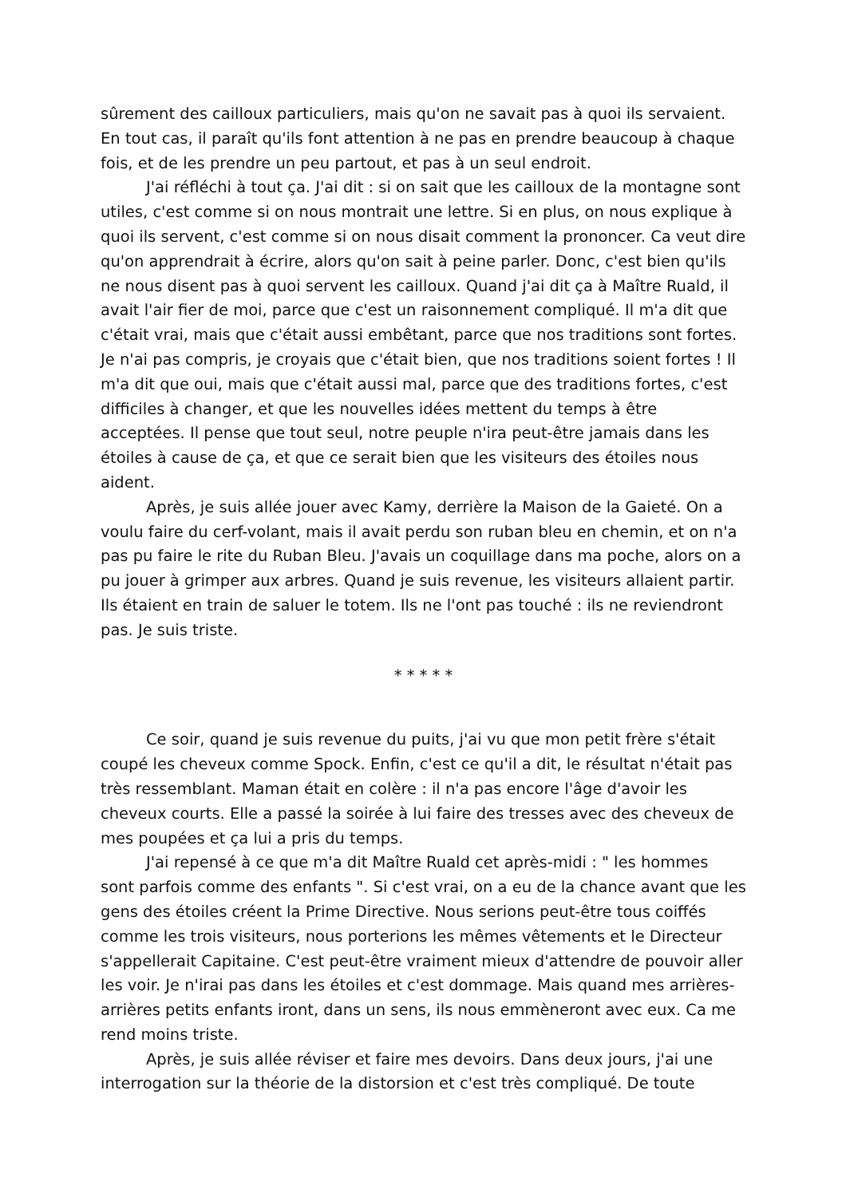sûrement des cailloux particuliers, mais qu'on ne savait pas à quoi ils servaient. En tout cas, il paraît qu'ils font attention à ne pas en prendre beaucoup à chaque fois, et de les prendre un peu partout, et pas à un seul endroit.
J'ai réfléchi à tout ça. J'ai dit : si on sait que les cailloux de la montagne sont utiles, c'est comme si on nous montrait une lettre. Si en plus, on nous explique à quoi ils servent, c'est comme si on nous disait comment la prononcer. Ca veut dire qu'on apprendrait à écrire, alors qu'on sait à peine parler. Donc, c'est bien qu'ils ne nous disent pas à quoi servent les cailloux. Quand j'ai dit ça à Maître Ruald, il avait l'air fier de moi, parce que c'est un raisonnement compliqué. Il m'a dit que c'était vrai, mais que c'était aussi embêtant, parce que nos traditions sont fortes. Je n'ai pas compris, je croyais que c'était bien, que nos traditions soient fortes ! Il m'a dit que oui, mais que c'était aussi mal, parce que des traditions fortes, c'est difficiles à changer, et que les nouvelles idées mettent du temps à être acceptées. Il pense que tout seul, notre peuple n'ira peut-être jamais dans les étoiles à cause de ça, et que ce serait bien que les visiteurs des étoiles nous aident.
Après, je suis allée jouer avec Kamy, derrière la Maison de la Gaieté. On a voulu faire du cerf-volant, mais il avait perdu son ruban bleu en chemin, et on n'a pas pu faire le rite du Ruban Bleu. J'avais un coquillage dans ma poche, alors on a pu jouer à grimper aux arbres. Quand je suis revenue, les visiteurs allaient partir. Ils étaient en train de saluer le totem. Ils ne l'ont pas touché : ils ne reviendront pas. Je suis triste.
* * * * *
Ce soir, quand je suis revenue du puits, j'ai vu que mon petit frère s'était coupé les cheveux comme Spock. Enfin, c'est ce qu'il a dit, le résultat n'était pas très ressemblant. Maman était en colère : il n'a pas encore l'âge d'avoir les cheveux courts. Elle a passé la soirée à lui faire des tresses avec des cheveux de mes poupées et ça lui a pris du temps.
J'ai repensé à ce que m'a dit Maître Ruald cet après-midi : " les hommes sont parfois comme des enfants ". Si c'est vrai, on a eu de la chance avant que les gens des étoiles créent la Prime Directive. Nous serions peut-être tous coiffés comme les trois visiteurs, nous porterions les mêmes vêtements et le Directeur s'appellerait Capitaine. C'est peut-être vraiment mieux d'attendre de pouvoir aller les voir. Je n'irai pas dans les étoiles et c'est dommage. Mais quand mes arrières-arrières petits enfants iront, dans un sens, ils nous emmèneront avec eux. Ca me rend moins triste.
Après, je suis allée réviser et faire mes devoirs. Dans deux jours, j'ai une interrogation sur la théorie de la distorsion et c'est très compliqué. De toute